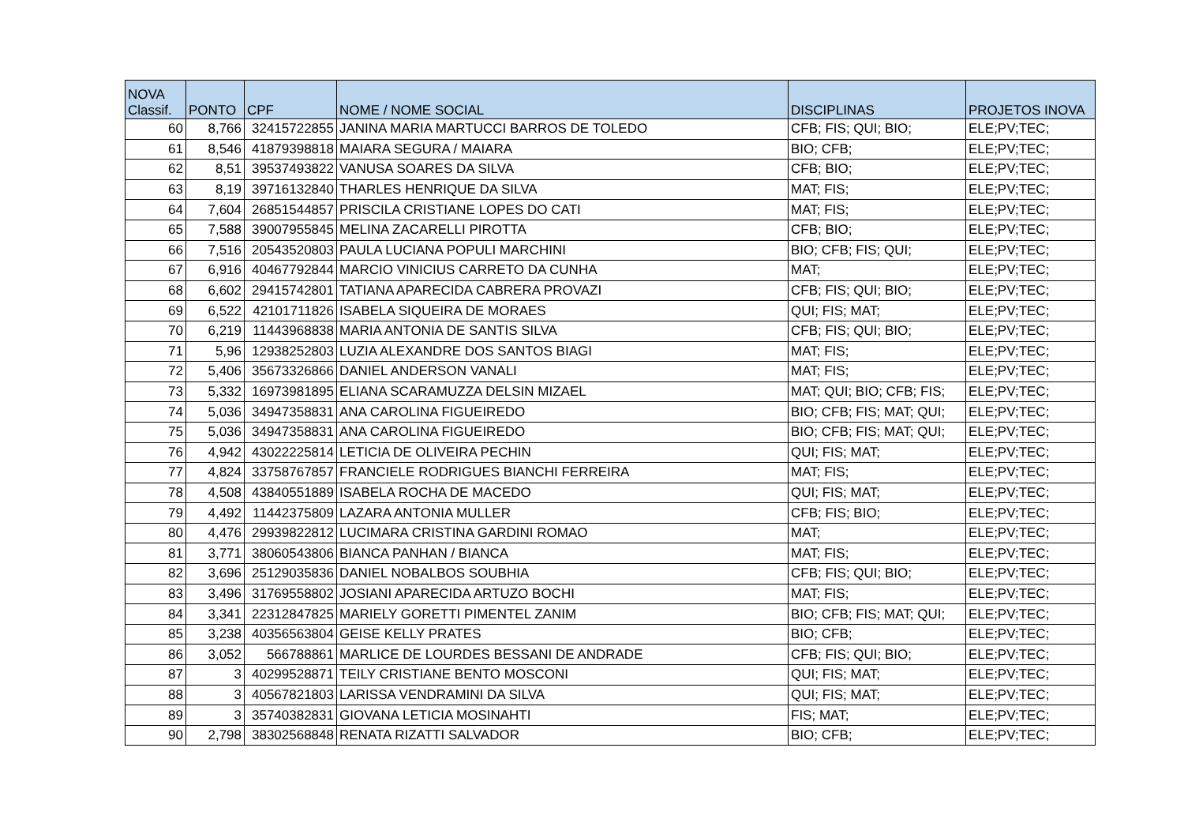| NOVA Classif. | PONTO | CPF | NOME / NOME SOCIAL | DISCIPLINAS | PROJETOS INOVA |
| --- | --- | --- | --- | --- | --- |
| 60 | 8,766 | 32415722855 | JANINA MARIA MARTUCCI BARROS DE TOLEDO | CFB; FIS; QUI; BIO; | ELE;PV;TEC; |
| 61 | 8,546 | 41879398818 | MAIARA SEGURA / MAIARA | BIO; CFB; | ELE;PV;TEC; |
| 62 | 8,51 | 39537493822 | VANUSA SOARES DA SILVA | CFB; BIO; | ELE;PV;TEC; |
| 63 | 8,19 | 39716132840 | THARLES HENRIQUE DA SILVA | MAT; FIS; | ELE;PV;TEC; |
| 64 | 7,604 | 26851544857 | PRISCILA CRISTIANE LOPES DO CATI | MAT; FIS; | ELE;PV;TEC; |
| 65 | 7,588 | 39007955845 | MELINA ZACARELLI PIROTTA | CFB; BIO; | ELE;PV;TEC; |
| 66 | 7,516 | 20543520803 | PAULA LUCIANA POPULI MARCHINI | BIO; CFB; FIS; QUI; | ELE;PV;TEC; |
| 67 | 6,916 | 40467792844 | MARCIO VINICIUS CARRETO DA CUNHA | MAT; | ELE;PV;TEC; |
| 68 | 6,602 | 29415742801 | TATIANA APARECIDA CABRERA PROVAZI | CFB; FIS; QUI; BIO; | ELE;PV;TEC; |
| 69 | 6,522 | 42101711826 | ISABELA SIQUEIRA DE MORAES | QUI; FIS; MAT; | ELE;PV;TEC; |
| 70 | 6,219 | 11443968838 | MARIA ANTONIA DE SANTIS SILVA | CFB; FIS; QUI; BIO; | ELE;PV;TEC; |
| 71 | 5,96 | 12938252803 | LUZIA ALEXANDRE DOS SANTOS BIAGI | MAT; FIS; | ELE;PV;TEC; |
| 72 | 5,406 | 35673326866 | DANIEL ANDERSON VANALI | MAT; FIS; | ELE;PV;TEC; |
| 73 | 5,332 | 16973981895 | ELIANA SCARAMUZZA DELSIN MIZAEL | MAT; QUI; BIO; CFB; FIS; | ELE;PV;TEC; |
| 74 | 5,036 | 34947358831 | ANA CAROLINA FIGUEIREDO | BIO; CFB; FIS; MAT; QUI; | ELE;PV;TEC; |
| 75 | 5,036 | 34947358831 | ANA CAROLINA FIGUEIREDO | BIO; CFB; FIS; MAT; QUI; | ELE;PV;TEC; |
| 76 | 4,942 | 43022225814 | LETICIA DE OLIVEIRA PECHIN | QUI; FIS; MAT; | ELE;PV;TEC; |
| 77 | 4,824 | 33758767857 | FRANCIELE RODRIGUES BIANCHI FERREIRA | MAT; FIS; | ELE;PV;TEC; |
| 78 | 4,508 | 43840551889 | ISABELA ROCHA DE MACEDO | QUI; FIS; MAT; | ELE;PV;TEC; |
| 79 | 4,492 | 11442375809 | LAZARA ANTONIA MULLER | CFB; FIS; BIO; | ELE;PV;TEC; |
| 80 | 4,476 | 29939822812 | LUCIMARA CRISTINA GARDINI ROMAO | MAT; | ELE;PV;TEC; |
| 81 | 3,771 | 38060543806 | BIANCA PANHAN / BIANCA | MAT; FIS; | ELE;PV;TEC; |
| 82 | 3,696 | 25129035836 | DANIEL NOBALBOS SOUBHIA | CFB; FIS; QUI; BIO; | ELE;PV;TEC; |
| 83 | 3,496 | 31769558802 | JOSIANI APARECIDA ARTUZO BOCHI | MAT; FIS; | ELE;PV;TEC; |
| 84 | 3,341 | 22312847825 | MARIELY GORETTI PIMENTEL ZANIM | BIO; CFB; FIS; MAT; QUI; | ELE;PV;TEC; |
| 85 | 3,238 | 40356563804 | GEISE KELLY PRATES | BIO; CFB; | ELE;PV;TEC; |
| 86 | 3,052 | 566788861 | MARLICE DE LOURDES BESSANI DE ANDRADE | CFB; FIS; QUI; BIO; | ELE;PV;TEC; |
| 87 | 3 | 40299528871 | TEILY CRISTIANE BENTO MOSCONI | QUI; FIS; MAT; | ELE;PV;TEC; |
| 88 | 3 | 40567821803 | LARISSA VENDRAMINI DA SILVA | QUI; FIS; MAT; | ELE;PV;TEC; |
| 89 | 3 | 35740382831 | GIOVANA LETICIA MOSINAHTI | FIS; MAT; | ELE;PV;TEC; |
| 90 | 2,798 | 38302568848 | RENATA RIZATTI SALVADOR | BIO; CFB; | ELE;PV;TEC; |